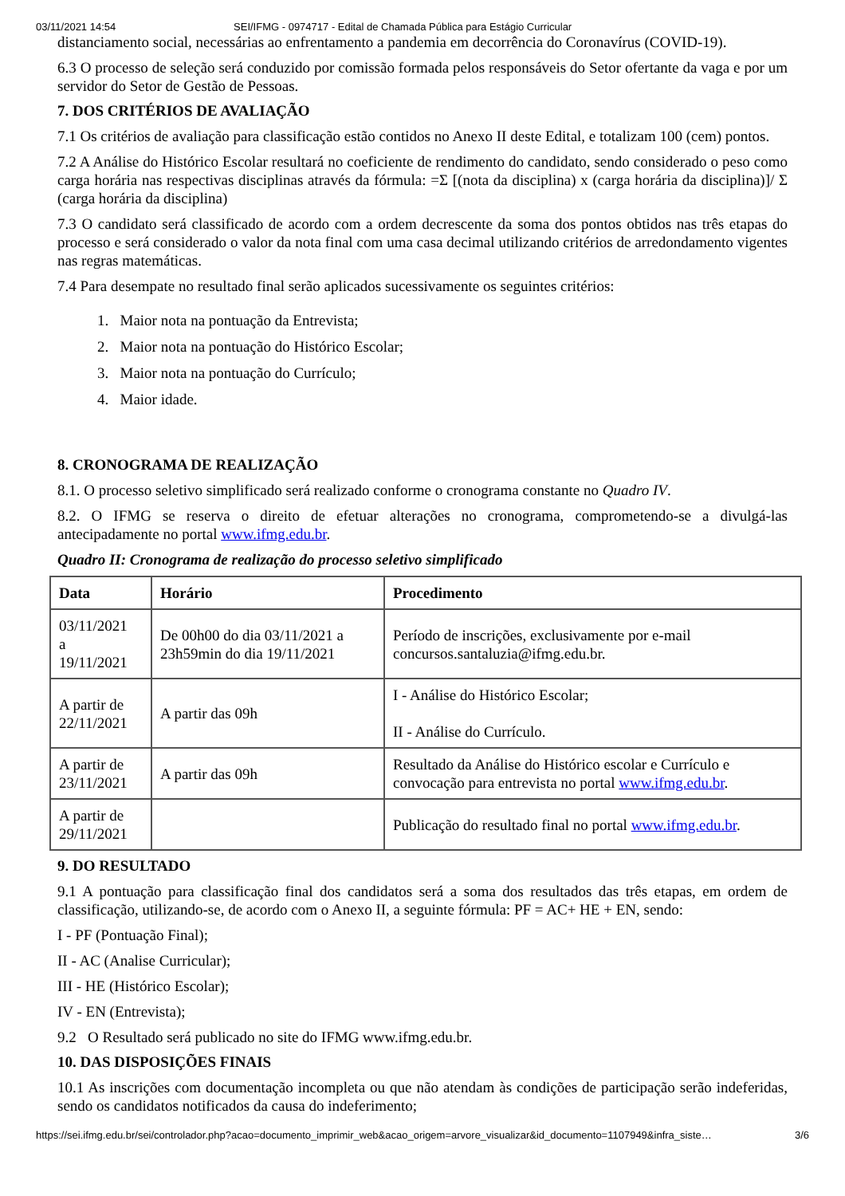03/11/2021 14:54 SEI/IFMG - 0974717 - Edital de Chamada Pública para Estágio Curricular
distanciamento social, necessárias ao enfrentamento a pandemia em decorrência do Coronavírus (COVID-19).
6.3 O processo de seleção será conduzido por comissão formada pelos responsáveis do Setor ofertante da vaga e por um servidor do Setor de Gestão de Pessoas.
7. DOS CRITÉRIOS DE AVALIAÇÃO
7.1 Os critérios de avaliação para classificação estão contidos no Anexo II deste Edital, e totalizam 100 (cem) pontos.
7.2 A Análise do Histórico Escolar resultará no coeficiente de rendimento do candidato, sendo considerado o peso como carga horária nas respectivas disciplinas através da fórmula: =Σ [(nota da disciplina) x (carga horária da disciplina)]/ Σ (carga horária da disciplina)
7.3 O candidato será classificado de acordo com a ordem decrescente da soma dos pontos obtidos nas três etapas do processo e será considerado o valor da nota final com uma casa decimal utilizando critérios de arredondamento vigentes nas regras matemáticas.
7.4 Para desempate no resultado final serão aplicados sucessivamente os seguintes critérios:
1. Maior nota na pontuação da Entrevista;
2. Maior nota na pontuação do Histórico Escolar;
3. Maior nota na pontuação do Currículo;
4. Maior idade.
8. CRONOGRAMA DE REALIZAÇÃO
8.1. O processo seletivo simplificado será realizado conforme o cronograma constante no Quadro IV.
8.2. O IFMG se reserva o direito de efetuar alterações no cronograma, comprometendo-se a divulgá-las antecipadamente no portal www.ifmg.edu.br.
Quadro II: Cronograma de realização do processo seletivo simplificado
| Data | Horário | Procedimento |
| --- | --- | --- |
| 03/11/2021 a 19/11/2021 | De 00h00 do dia 03/11/2021 a 23h59min do dia 19/11/2021 | Período de inscrições, exclusivamente por e-mail concursos.santaluzia@ifmg.edu.br. |
| A partir de 22/11/2021 | A partir das 09h | I - Análise do Histórico Escolar; II - Análise do Currículo. |
| A partir de 23/11/2021 | A partir das 09h | Resultado da Análise do Histórico escolar e Currículo e convocação para entrevista no portal www.ifmg.edu.br . |
| A partir de 29/11/2021 | | Publicação do resultado final no portal www.ifmg.edu.br . |
9. DO RESULTADO
9.1 A pontuação para classificação final dos candidatos será a soma dos resultados das três etapas, em ordem de classificação, utilizando-se, de acordo com o Anexo II, a seguinte fórmula: PF = AC+ HE + EN, sendo:
I - PF (Pontuação Final);
II - AC (Analise Curricular);
III - HE (Histórico Escolar);
IV - EN (Entrevista);
9.2 O Resultado será publicado no site do IFMG www.ifmg.edu.br.
10. DAS DISPOSIÇÕES FINAIS
10.1 As inscrições com documentação incompleta ou que não atendam às condições de participação serão indeferidas, sendo os candidatos notificados da causa do indeferimento;
https://sei.ifmg.edu.br/sei/controlador.php?acao=documento_imprimir_web&acao_origem=arvore_visualizar&id_documento=1107949&infra_siste… 3/6